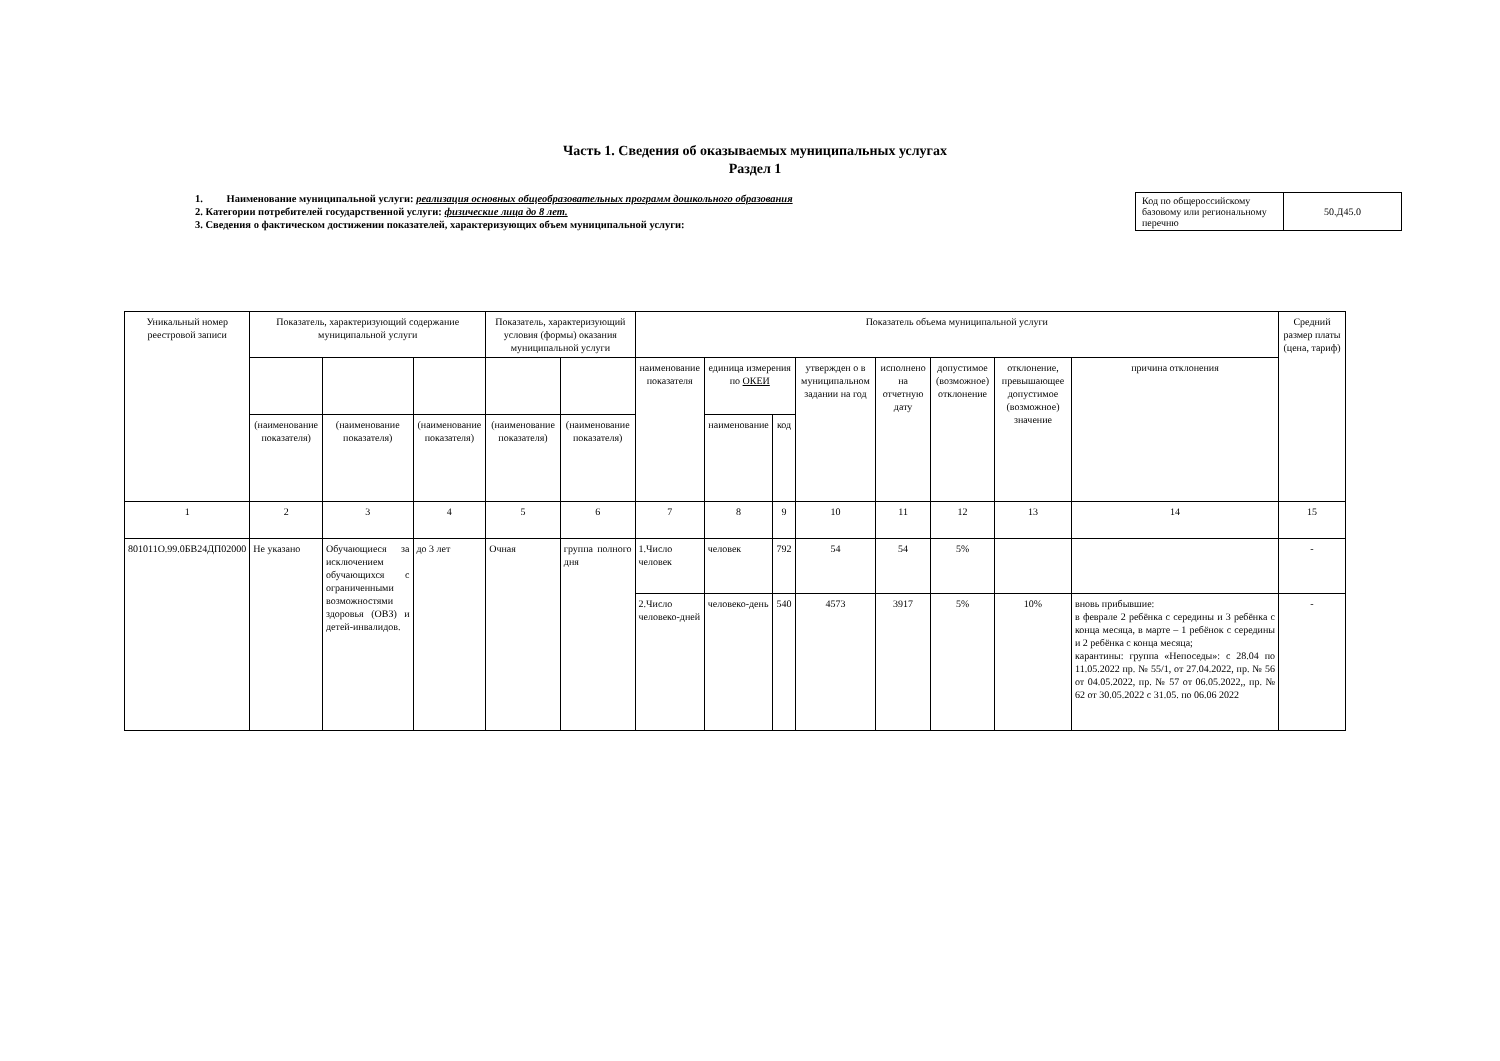Часть 1. Сведения об оказываемых муниципальных услугах
Раздел 1
1. Наименование муниципальной услуги: реализация основных общеобразовательных программ дошкольного образования
2. Категории потребителей государственной услуги: физические лица до 8 лет.
3. Сведения о фактическом достижении показателей, характеризующих объем муниципальной услуги:
| Код по общероссийскому базовому или региональному перечню | 50.Д45.0 |
| Уникальный номер реестровой записи | Показатель, характеризующий содержание муниципальной услуги | | | Показатель, характеризующий условия (формы) оказания муниципальной услуги | | Показатель объема муниципальной услуги | | | | | | | | Средний размер платы (цена, тариф) |
| --- | --- | --- | --- | --- | --- | --- | --- | --- | --- | --- | --- | --- | --- | --- |
| | | | | | | наименование показателя | единица измерения по ОКЕИ | | утвержден о в муниципальном задании на год | исполнено на отчетную дату | допустимое (возможное) отклонение | отклонение, превышающее допустимое (возможное) значение | причина отклонения | |
| | (наименование показателя) | (наименование показателя) | (наименование показателя) | (наименование показателя) | (наименование показателя) | | наименование | код | | | | | | |
| 1 | 2 | 3 | 4 | 5 | 6 | 7 | 8 | 9 | 10 | 11 | 12 | 13 | 14 | 15 |
| 801011О.99.0БВ24ДП02000 | Не указано | Обучающиеся за исключением обучающихся с ограниченными возможностями здоровья (ОВЗ) и детей-инвалидов. | до 3 лет | Очная | группа полного дня | 1.Число человек | человек | 792 | 54 | 54 | 5% | | | - |
| | | | | | | 2.Число человеко-дней | человеко-день | 540 | 4573 | 3917 | 5% | 10% | вновь прибывшие: в феврале 2 ребёнка с середины и 3 ребёнка с конца месяца, в марте – 1 ребёнок с середины и 2 ребёнка с конца месяца; карантины: группа «Непоседы»: с 28.04 по 11.05.2022 пр. № 55/1, от 27.04.2022, пр. № 56 от 04.05.2022, пр. № 57 от 06.05.2022,, пр. № 62 от 30.05.2022 с 31.05. по 06.06 2022 | - |